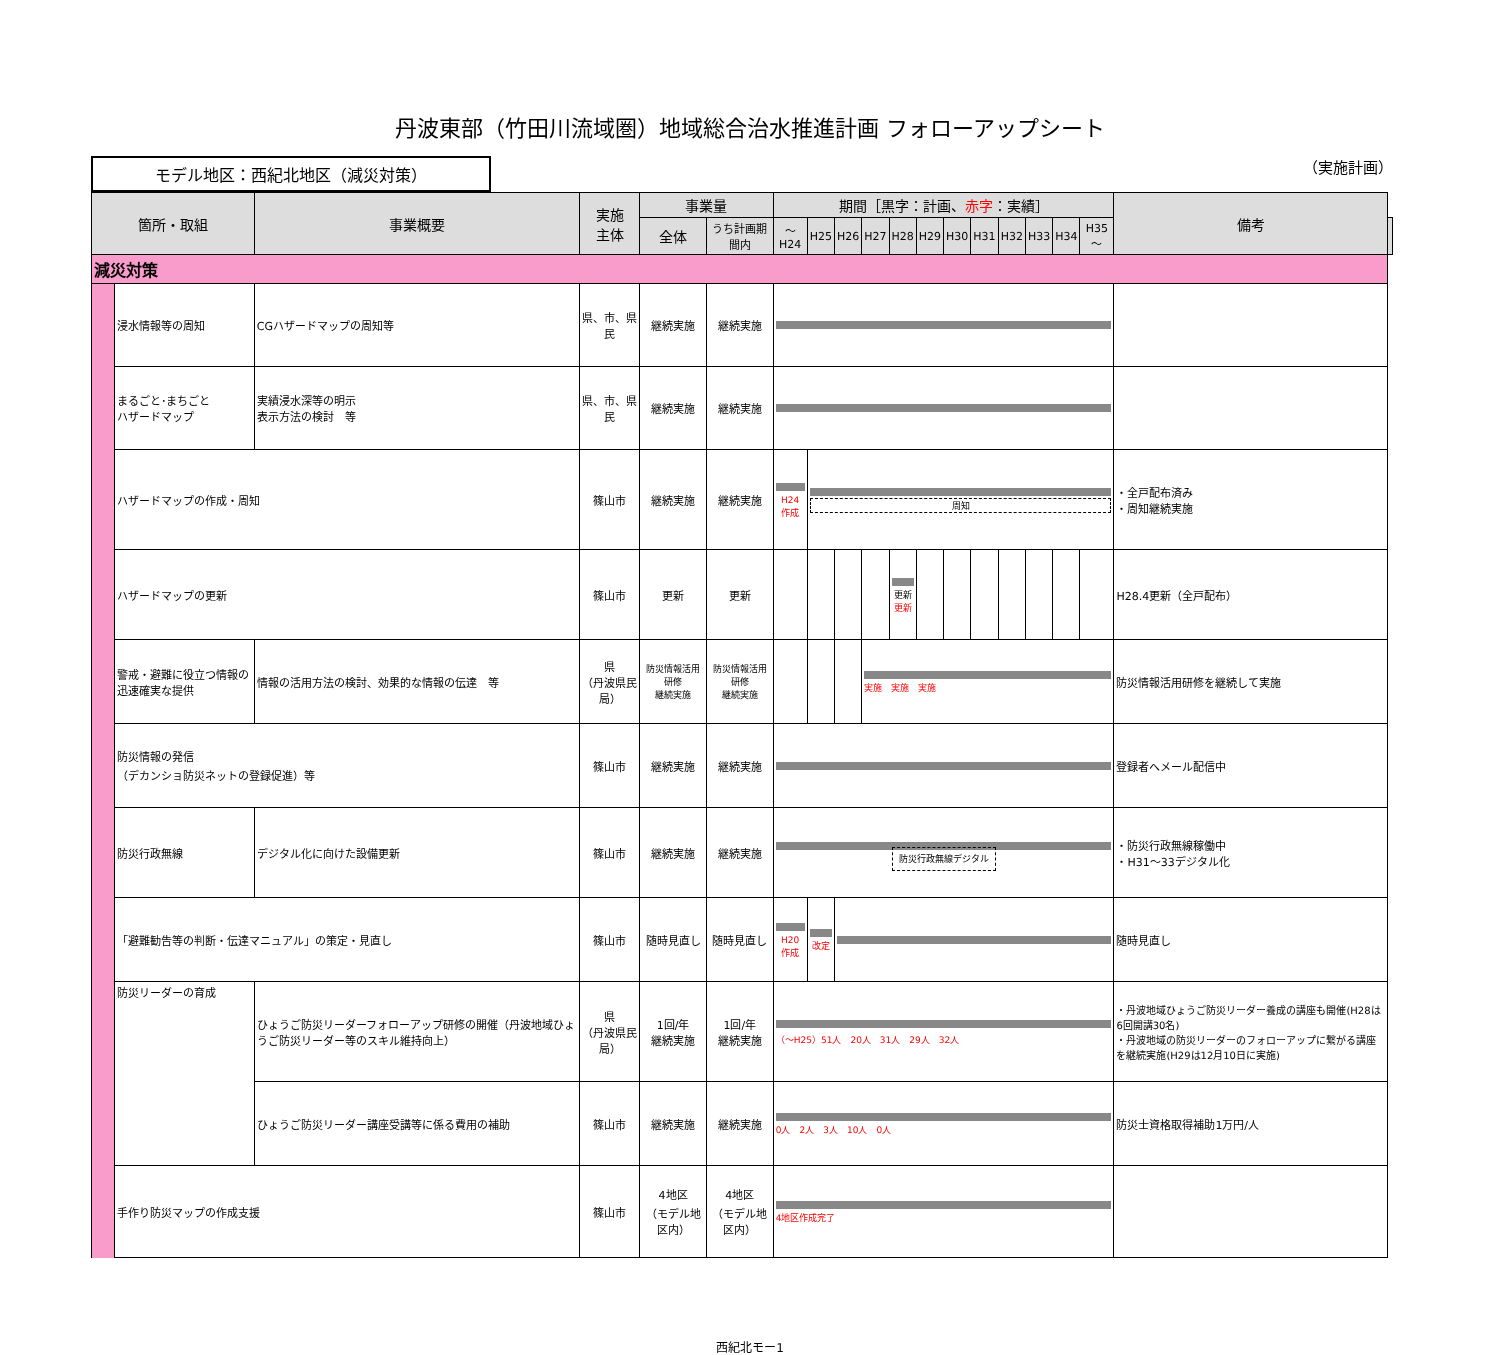丹波東部（竹田川流域圏）地域総合治水推進計画 フォローアップシート
モデル地区：西紀北地区（減災対策）
（実施計画）
| 箇所・取組 | | 事業概要 | 実施 主体 | 事業量 | | 期間［黒字：計画、 赤字 ：実績］ | | | | | | | | | | | | 備考 | |
| --- | --- | --- | --- | --- | --- | --- | --- | --- | --- | --- | --- | --- | --- | --- | --- | --- | --- | --- | --- |
| | | | | 全体 | うち計画期間内 | ～H24 | H25 | H26 | H27 | H28 | H29 | H30 | H31 | H32 | H33 | H34 | H35～ | | |
| 減災対策 | | | | | | | | | | | | | | | | | | | |
| | 浸水情報等の周知 | CGハザードマップの周知等 | 県、市、県民 | 継続実施 | 継続実施 | | | | | | | | | | | | | | |
| | まるごと･まちごと ハザードマップ | 実績浸水深等の明示 表示方法の検討 等 | 県、市、県民 | 継続実施 | 継続実施 | | | | | | | | | | | | | | |
| | ハザードマップの作成・周知 | | 篠山市 | 継続実施 | 継続実施 | H24 作成 | 周知 | | | | | | | | | | | ・全戸配布済み ・周知継続実施 | |
| | ハザードマップの更新 | | 篠山市 | 更新 | 更新 | | | | | 更新 更新 | | | | | | | | H28.4更新（全戸配布） | |
| | 警戒・避難に役立つ情報の迅速確実な提供 | 情報の活用方法の検討、効果的な情報の伝達 等 | 県 （丹波県民局） | 防災情報活用研修 継続実施 | 防災情報活用研修 継続実施 | | | | 実施 実施 実施 | | | | | | | | | 防災情報活用研修を継続して実施 | |
| | 防災情報の発信 （デカンショ防災ネットの登録促進）等 | | 篠山市 | 継続実施 | 継続実施 | | | | | | | | | | | | | 登録者へメール配信中 | |
| | 防災行政無線 | デジタル化に向けた設備更新 | 篠山市 | 継続実施 | 継続実施 | 防災行政無線デジタル | | | | | | | | | | | | ・防災行政無線稼働中 ・H31～33デジタル化 | |
| | 「避難勧告等の判断・伝達マニュアル」の策定・見直し | | 篠山市 | 随時見直し | 随時見直し | H20 作成 | 改定 | | | | | | | | | | | 随時見直し | |
| | 防災リーダーの育成 | ひょうご防災リーダーフォローアップ研修の開催（丹波地域ひょうご防災リーダー等のスキル維持向上） | 県 （丹波県民局） | 1回/年 継続実施 | 1回/年 継続実施 | （～H25）51人 20人 31人 29人 32人 | | | | | | | | | | | | ・丹波地域ひょうご防災リーダー養成の講座も開催(H28は6回開講30名) ・丹波地域の防災リーダーのフォローアップに繋がる講座を継続実施(H29は12月10日に実施) | |
| | | ひょうご防災リーダー講座受講等に係る費用の補助 | 篠山市 | 継続実施 | 継続実施 | 0人 2人 3人 10人 0人 | | | | | | | | | | | | 防災士資格取得補助1万円/人 | |
| | 手作り防災マップの作成支援 | | 篠山市 | 4地区 （モデル地区内） | 4地区 （モデル地区内） | 4地区作成完了 | | | | | | | | | | | | | |
西紀北モー1